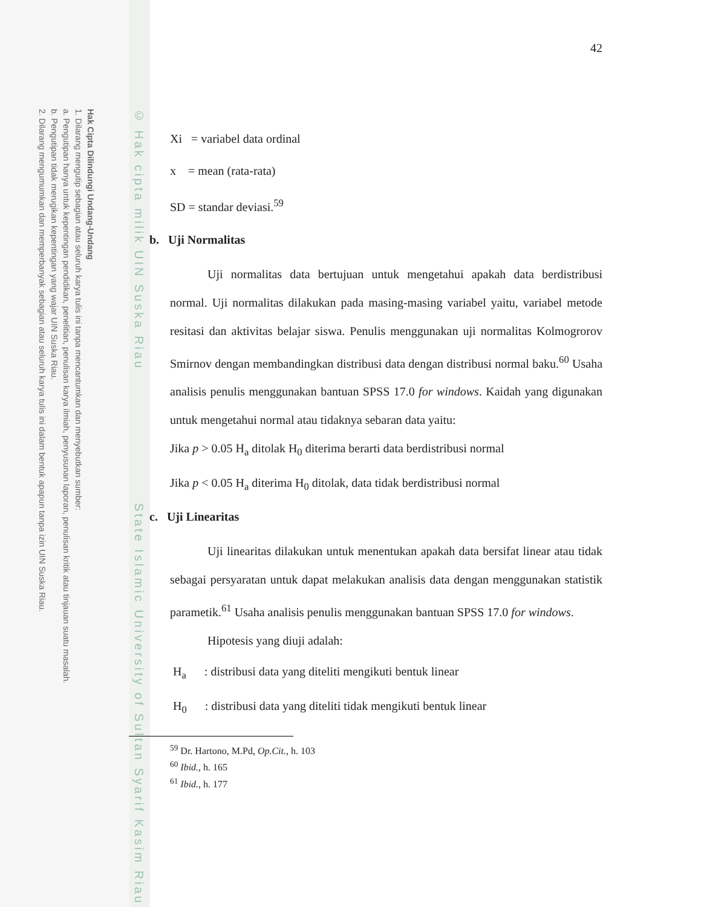Hak Cipta Dilindungi Undang-Undang
1. Dilarang mengutip sebagian atau seluruh karya tulis ini tanpa mencantumkan dan menyebutkan sumber:
a. Pengutipan hanya untuk kepentingan pendidikan, penelitian, penulisan karya ilmiah, penyusunan laporan, penulisan kritik atau tinjauan suatu masalah.
b. Pengutipan tidak merugikan kepentingan yang wajar UIN Suska Riau.
2. Dilarang mengumumkan dan memperbanyak sebagian atau seluruh karya tulis ini dalam bentuk apapun tanpa izin UIN Suska Riau.
© Hak cipta milik UIN Suska Riau State Islamic University of Sultan Syarif Kasim Riau
42
Xi = variabel data ordinal
x = mean (rata-rata)
SD = standar deviasi.<sup>59</sup>
b. Uji Normalitas
Uji normalitas data bertujuan untuk mengetahui apakah data berdistribusi normal. Uji normalitas dilakukan pada masing-masing variabel yaitu, variabel metode resitasi dan aktivitas belajar siswa. Penulis menggunakan uji normalitas Kolmogrorov Smirnov dengan membandingkan distribusi data dengan distribusi normal baku.<sup>60</sup> Usaha analisis penulis menggunakan bantuan SPSS 17.0 for windows. Kaidah yang digunakan untuk mengetahui normal atau tidaknya sebaran data yaitu:
Jika p > 0.05 H<sub>a</sub> ditolak H<sub>0</sub> diterima berarti data berdistribusi normal
Jika p < 0.05 H<sub>a</sub> diterima H<sub>0</sub> ditolak, data tidak berdistribusi normal
c. Uji Linearitas
Uji linearitas dilakukan untuk menentukan apakah data bersifat linear atau tidak sebagai persyaratan untuk dapat melakukan analisis data dengan menggunakan statistik parametik.<sup>61</sup> Usaha analisis penulis menggunakan bantuan SPSS 17.0 for windows.
Hipotesis yang diuji adalah:
H<sub>a</sub> : distribusi data yang diteliti mengikuti bentuk linear
H<sub>0</sub> : distribusi data yang diteliti tidak mengikuti bentuk linear
<sup>59</sup> Dr. Hartono, M.Pd, Op.Cit., h. 103
<sup>60</sup> Ibid., h. 165
<sup>61</sup> Ibid., h. 177